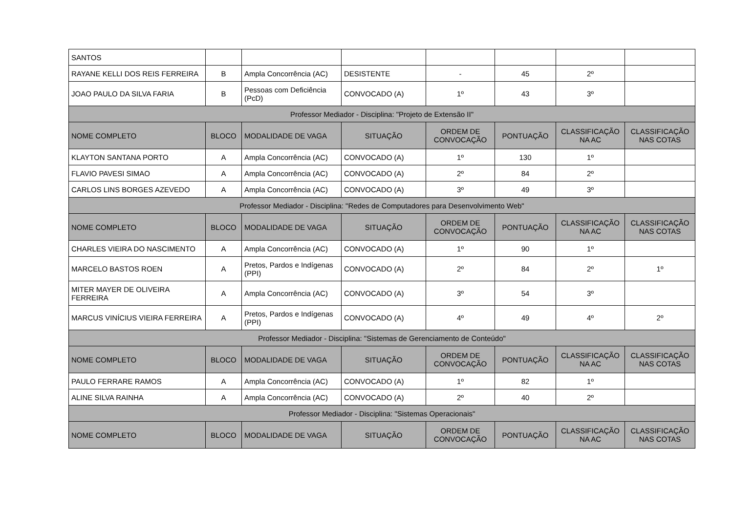| SANTOS | | | | | | | |
| RAYANE KELLI DOS REIS FERREIRA | B | Ampla Concorrência (AC) | DESISTENTE | - | 45 | 2º | |
| JOAO PAULO DA SILVA FARIA | B | Pessoas com Deficiência (PcD) | CONVOCADO (A) | 1º | 43 | 3º | |
| Professor Mediador - Disciplina: "Projeto de Extensão II" | | | | | | | |
| NOME COMPLETO | BLOCO | MODALIDADE DE VAGA | SITUAÇÃO | ORDEM DE CONVOCAÇÃO | PONTUAÇÃO | CLASSIFICAÇÃO NA AC | CLASSIFICAÇÃO NAS COTAS |
| KLAYTON SANTANA PORTO | A | Ampla Concorrência (AC) | CONVOCADO (A) | 1º | 130 | 1º | |
| FLAVIO PAVESI SIMAO | A | Ampla Concorrência (AC) | CONVOCADO (A) | 2º | 84 | 2º | |
| CARLOS LINS BORGES AZEVEDO | A | Ampla Concorrência (AC) | CONVOCADO (A) | 3º | 49 | 3º | |
| Professor Mediador - Disciplina: "Redes de Computadores para Desenvolvimento Web" | | | | | | | |
| NOME COMPLETO | BLOCO | MODALIDADE DE VAGA | SITUAÇÃO | ORDEM DE CONVOCAÇÃO | PONTUAÇÃO | CLASSIFICAÇÃO NA AC | CLASSIFICAÇÃO NAS COTAS |
| CHARLES VIEIRA DO NASCIMENTO | A | Ampla Concorrência (AC) | CONVOCADO (A) | 1º | 90 | 1º | |
| MARCELO BASTOS ROEN | A | Pretos, Pardos e Indígenas (PPI) | CONVOCADO (A) | 2º | 84 | 2º | 1º |
| MITER MAYER DE OLIVEIRA FERREIRA | A | Ampla Concorrência (AC) | CONVOCADO (A) | 3º | 54 | 3º | |
| MARCUS VINÍCIUS VIEIRA FERREIRA | A | Pretos, Pardos e Indígenas (PPI) | CONVOCADO (A) | 4º | 49 | 4º | 2º |
| Professor Mediador - Disciplina: "Sistemas de Gerenciamento de Conteúdo" | | | | | | | |
| NOME COMPLETO | BLOCO | MODALIDADE DE VAGA | SITUAÇÃO | ORDEM DE CONVOCAÇÃO | PONTUAÇÃO | CLASSIFICAÇÃO NA AC | CLASSIFICAÇÃO NAS COTAS |
| PAULO FERRARE RAMOS | A | Ampla Concorrência (AC) | CONVOCADO (A) | 1º | 82 | 1º | |
| ALINE SILVA RAINHA | A | Ampla Concorrência (AC) | CONVOCADO (A) | 2º | 40 | 2º | |
| Professor Mediador - Disciplina: "Sistemas Operacionais" | | | | | | | |
| NOME COMPLETO | BLOCO | MODALIDADE DE VAGA | SITUAÇÃO | ORDEM DE CONVOCAÇÃO | PONTUAÇÃO | CLASSIFICAÇÃO NA AC | CLASSIFICAÇÃO NAS COTAS |